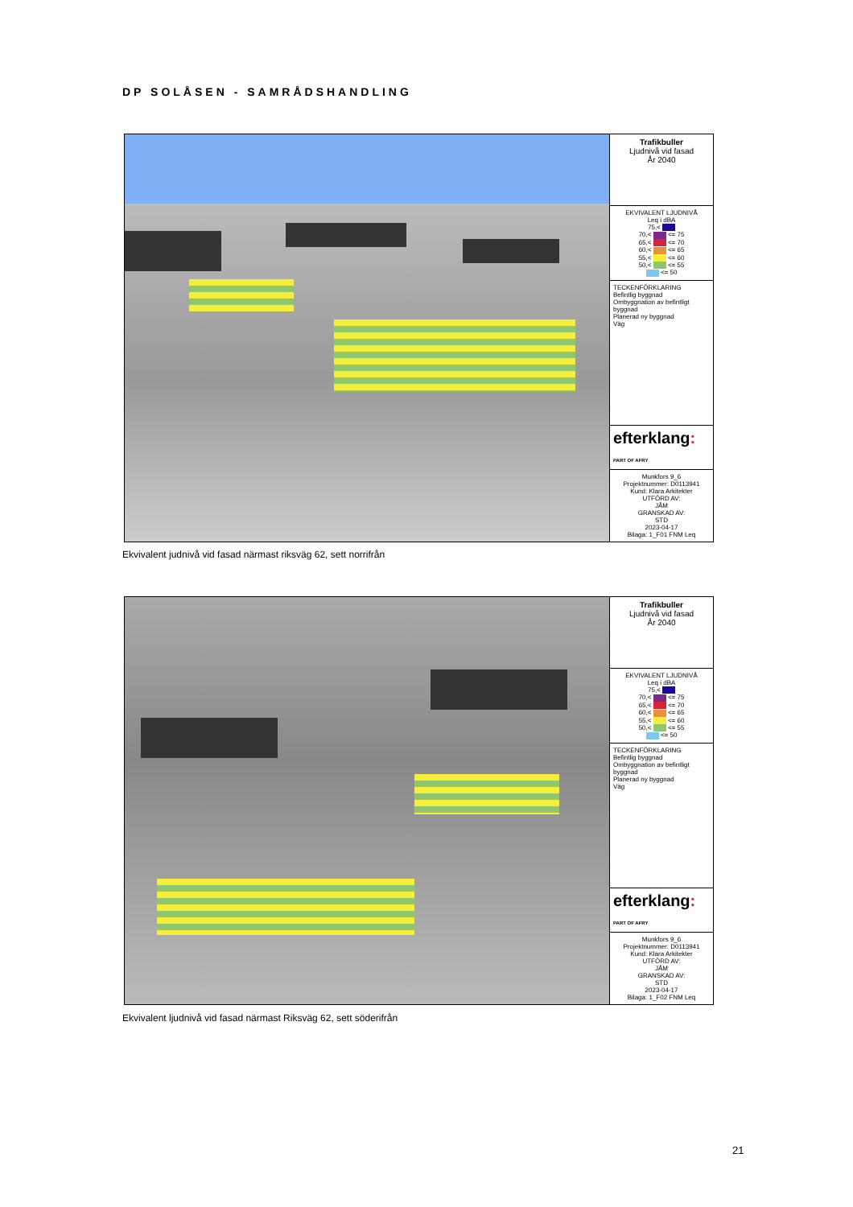DP SOLÅSEN - SAMRÅDSHANDLING
Trafikbuller
Ljudnivå vid fasad
År 2040
EKVIVALENT LJUDNIVÅ
Leq i dBA
75,<
70,< <= 75
65,< <= 70
60,< <= 65
55,< <= 60
50,< <= 55
<= 50
TECKENFÖRKLARING
Befintlig byggnad
Ombyggnation av befintligt byggnad
Planerad ny byggnad
Väg
efterklang:
PART OF AFRY
Munkfors 9_6
Projektnummer: D0113941
Kund: Klara Arkitekter
UTFÖRD AV:
JÅM
GRANSKAD AV:
STD
2023-04-17
Bilaga: 1_F01 FNM Leq
Ekvivalent judnivå vid fasad närmast riksväg 62, sett norrifrån
Trafikbuller
Ljudnivå vid fasad
År 2040
EKVIVALENT LJUDNIVÅ
Leq i dBA
75,<
70,< <= 75
65,< <= 70
60,< <= 65
55,< <= 60
50,< <= 55
<= 50
TECKENFÖRKLARING
Befintlig byggnad
Ombyggnation av befintligt byggnad
Planerad ny byggnad
Väg
efterklang:
PART OF AFRY
Munkfors 9_6
Projektnummer: D0113941
Kund: Klara Arkitekter
UTFÖRD AV:
JÅM
GRANSKAD AV:
STD
2023-04-17
Bilaga: 1_F02 FNM Leq
Ekvivalent ljudnivå vid fasad närmast Riksväg 62, sett söderifrån
21